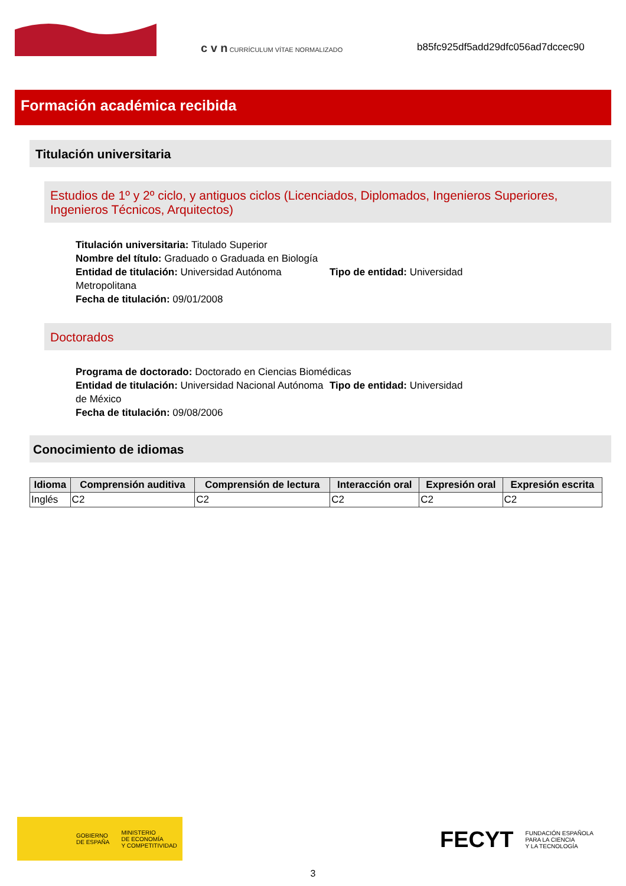c v n CURRÍCULUM VÍTAE NORMALIZADO
b85fc925df5add29dfc056ad7dccec90
Formación académica recibida
Titulación universitaria
Estudios de 1º y 2º ciclo, y antiguos ciclos (Licenciados, Diplomados, Ingenieros Superiores, Ingenieros Técnicos, Arquitectos)
Titulación universitaria: Titulado Superior
Nombre del título: Graduado o Graduada en Biología
Entidad de titulación: Universidad Autónoma Metropolitana
Tipo de entidad: Universidad
Fecha de titulación: 09/01/2008
Doctorados
Programa de doctorado: Doctorado en Ciencias Biomédicas
Entidad de titulación: Universidad Nacional Autónoma de México
Tipo de entidad: Universidad
Fecha de titulación: 09/08/2006
Conocimiento de idiomas
| Idioma | Comprensión auditiva | Comprensión de lectura | Interacción oral | Expresión oral | Expresión escrita |
| --- | --- | --- | --- | --- | --- |
| Inglés | C2 | C2 | C2 | C2 | C2 |
GOBIERNO
DE ESPAÑA MINISTERIO
DE ECONOMÍA
Y COMPETITIVIDAD
FECYT FUNDACIÓN ESPAÑOLA
PARA LA CIENCIA
Y LA TECNOLOGÍA
3